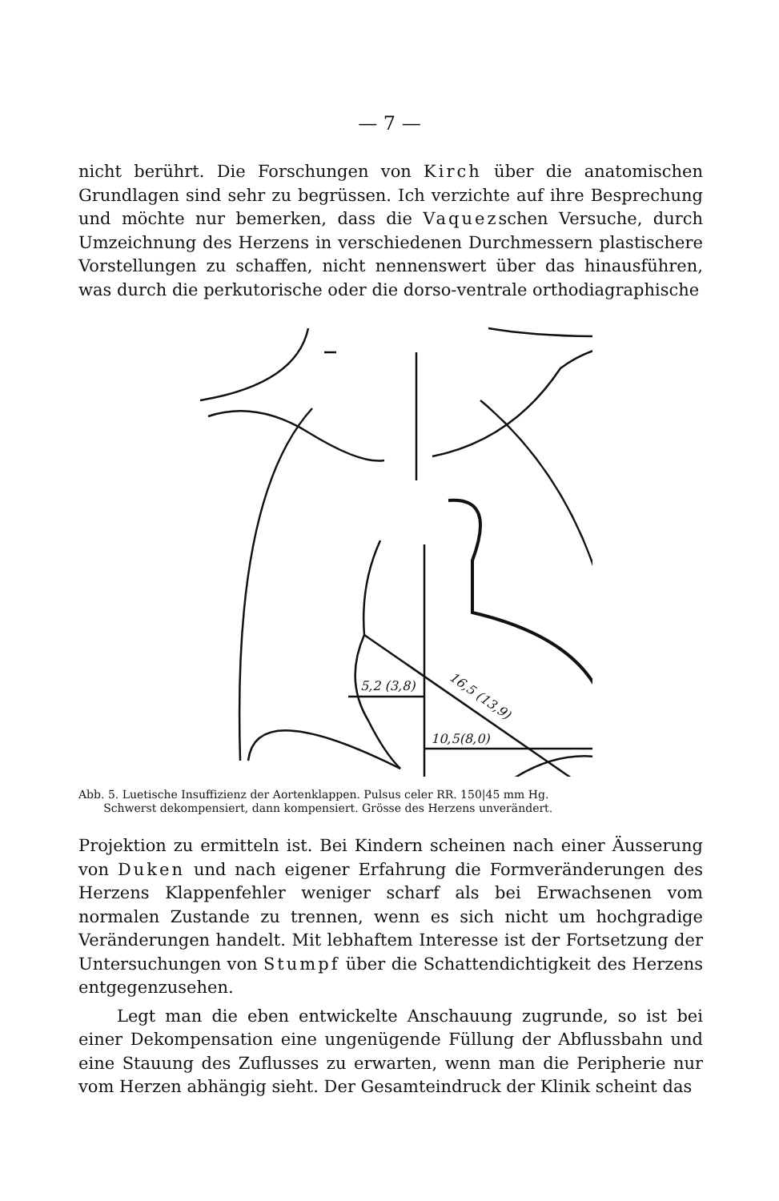— 7 —
nicht berührt. Die Forschungen von Kirch über die anatomischen Grundlagen sind sehr zu begrüssen. Ich verzichte auf ihre Besprechung und möchte nur bemerken, dass die Vaquezschen Versuche, durch Umzeichnung des Herzens in verschiedenen Durchmessern plastischere Vorstellungen zu schaffen, nicht nennenswert über das hinausführen, was durch die perkutorische oder die dorso-ventrale orthodiagraphische
5,2 (3,8)
10,5(8,0)
16,5 (13,9)
Abb. 5. Luetische Insuffizienz der Aortenklappen. Pulsus celer RR. 150|45 mm Hg.
Schwerst dekompensiert, dann kompensiert. Grösse des Herzens unverändert.
Projektion zu ermitteln ist. Bei Kindern scheinen nach einer Äusserung von Duken und nach eigener Erfahrung die Formveränderungen des Herzens Klappenfehler weniger scharf als bei Erwachsenen vom normalen Zustande zu trennen, wenn es sich nicht um hochgradige Veränderungen handelt. Mit lebhaftem Interesse ist der Fortsetzung der Untersuchungen von Stumpf über die Schattendichtigkeit des Herzens entgegenzusehen.
Legt man die eben entwickelte Anschauung zugrunde, so ist bei einer Dekompensation eine ungenügende Füllung der Abflussbahn und eine Stauung des Zuflusses zu erwarten, wenn man die Peripherie nur vom Herzen abhängig sieht. Der Gesamteindruck der Klinik scheint das